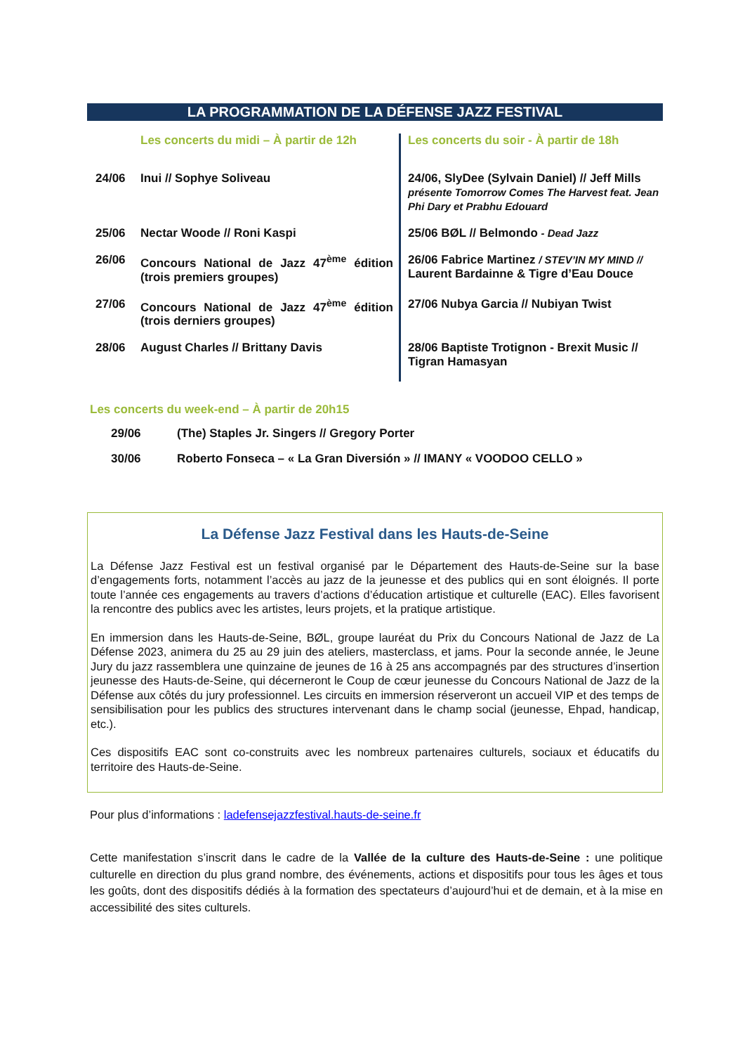LA PROGRAMMATION DE LA DÉFENSE JAZZ FESTIVAL
| | Les concerts du midi – À partir de 12h | Les concerts du soir - À partir de 18h |
| 24/06 | Inui // Sophye Soliveau | 24/06, SlyDee (Sylvain Daniel) // Jeff Mills présente Tomorrow Comes The Harvest feat. Jean Phi Dary et Prabhu Edouard |
| 25/06 | Nectar Woode // Roni Kaspi | 25/06 BØL // Belmondo - Dead Jazz |
| 26/06 | Concours National de Jazz 47<sup>ème</sup> édition (trois premiers groupes) | 26/06 Fabrice Martinez / STEV’IN MY MIND // Laurent Bardainne & Tigre d’Eau Douce |
| 27/06 | Concours National de Jazz 47<sup>ème</sup> édition (trois derniers groupes) | 27/06 Nubya Garcia // Nubiyan Twist |
| 28/06 | August Charles // Brittany Davis | 28/06 Baptiste Trotignon - Brexit Music // Tigran Hamasyan |
Les concerts du week-end – À partir de 20h15
| 29/06 | (The) Staples Jr. Singers // Gregory Porter |
| 30/06 | Roberto Fonseca – « La Gran Diversión » // IMANY « VOODOO CELLO » |
La Défense Jazz Festival dans les Hauts-de-Seine
La Défense Jazz Festival est un festival organisé par le Département des Hauts-de-Seine sur la base d’engagements forts, notamment l’accès au jazz de la jeunesse et des publics qui en sont éloignés. Il porte toute l’année ces engagements au travers d’actions d’éducation artistique et culturelle (EAC). Elles favorisent la rencontre des publics avec les artistes, leurs projets, et la pratique artistique.
En immersion dans les Hauts-de-Seine, BØL, groupe lauréat du Prix du Concours National de Jazz de La Défense 2023, animera du 25 au 29 juin des ateliers, masterclass, et jams. Pour la seconde année, le Jeune Jury du jazz rassemblera une quinzaine de jeunes de 16 à 25 ans accompagnés par des structures d’insertion jeunesse des Hauts-de-Seine, qui décerneront le Coup de cœur jeunesse du Concours National de Jazz de la Défense aux côtés du jury professionnel. Les circuits en immersion réserveront un accueil VIP et des temps de sensibilisation pour les publics des structures intervenant dans le champ social (jeunesse, Ehpad, handicap, etc.).
Ces dispositifs EAC sont co-construits avec les nombreux partenaires culturels, sociaux et éducatifs du territoire des Hauts-de-Seine.
Pour plus d’informations : ladefensejazzfestival.hauts-de-seine.fr
Cette manifestation s’inscrit dans le cadre de la Vallée de la culture des Hauts-de-Seine : une politique culturelle en direction du plus grand nombre, des événements, actions et dispositifs pour tous les âges et tous les goûts, dont des dispositifs dédiés à la formation des spectateurs d’aujourd’hui et de demain, et à la mise en accessibilité des sites culturels.